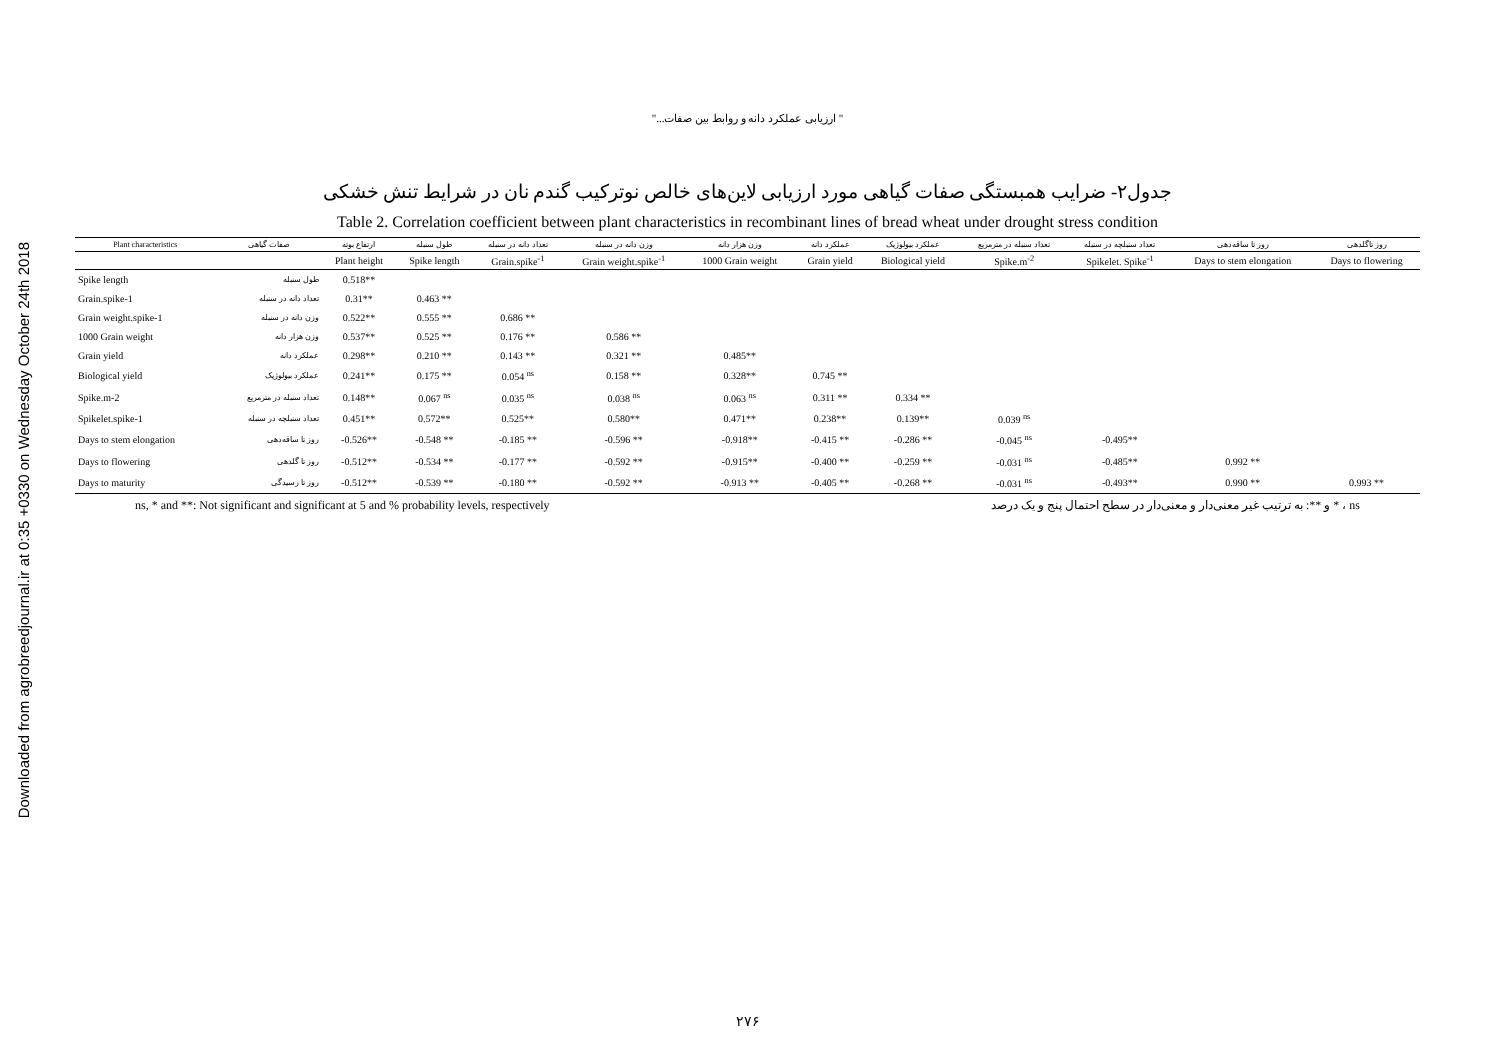Downloaded from agrobreedjournal.ir at 0:35 +0330 on Wednesday October 24th 2018
" ارزیابی عملکرد دانه و روابط بین صفات..."
جدول۲- ضرایب همبستگی صفات گیاهی مورد ارزیابی لاین‌های خالص نوترکیب گندم نان در شرایط تنش خشکی
Table 2. Correlation coefficient between plant characteristics in recombinant lines of bread wheat under drought stress condition
| Plant characteristics | صفات گیاهی | ارتفاع بوته | طول سنبله | تعداد دانه در سنبله | وزن دانه در سنبله | وزن هزار دانه | عملکرد دانه | عملکرد بیولوژیک | تعداد سنبله در مترمربع | تعداد سنبلچه در سنبله | روز تا ساقه‌دهی | روز تاگلدهی |
| --- | --- | --- | --- | --- | --- | --- | --- | --- | --- | --- | --- | --- |
| | | Plant height | Spike length | Grain.spike<sup>-1</sup> | Grain weight.spike<sup>-1</sup> | 1000 Grain weight | Grain yield | Biological yield | Spike.m<sup>-2</sup> | Spikelet. Spike<sup>-1</sup> | Days to stem elongation | Days to flowering |
| Spike length | طول سنبله | 0.518** | | | | | | | | | | |
| Grain.spike-1 | تعداد دانه در سنبله | 0.31** | 0.463 ** | | | | | | | | | |
| Grain weight.spike-1 | وزن دانه در سنبله | 0.522** | 0.555 ** | 0.686 ** | | | | | | | | |
| 1000 Grain weight | وزن هزار دانه | 0.537** | 0.525 ** | 0.176 ** | 0.586 ** | | | | | | | |
| Grain yield | عملکرد دانه | 0.298** | 0.210 ** | 0.143 ** | 0.321 ** | 0.485** | | | | | | |
| Biological yield | عملکرد بیولوژیک | 0.241** | 0.175 ** | 0.054 <sup>ns</sup> | 0.158 ** | 0.328** | 0.745 ** | | | | | |
| Spike.m-2 | تعداد سنبله در مترمربع | 0.148** | 0.067 <sup>ns</sup> | 0.035 <sup>ns</sup> | 0.038 <sup>ns</sup> | 0.063 <sup>ns</sup> | 0.311 ** | 0.334 ** | | | | |
| Spikelet.spike-1 | تعداد سنبلچه در سنبله | 0.451** | 0.572** | 0.525** | 0.580** | 0.471** | 0.238** | 0.139** | 0.039 <sup>ns</sup> | | | |
| Days to stem elongation | روز تا ساقه‌دهی | -0.526** | -0.548 ** | -0.185 ** | -0.596 ** | -0.918** | -0.415 ** | -0.286 ** | -0.045 <sup>ns</sup> | -0.495** | | |
| Days to flowering | روز تا گلدهی | -0.512** | -0.534 ** | -0.177 ** | -0.592 ** | -0.915** | -0.400 ** | -0.259 ** | -0.031 <sup>ns</sup> | -0.485** | 0.992 ** | |
| Days to maturity | روز تا رسیدگی | -0.512** | -0.539 ** | -0.180 ** | -0.592 ** | -0.913 ** | -0.405 ** | -0.268 ** | -0.031 <sup>ns</sup> | -0.493** | 0.990 ** | 0.993 ** |
ns, * and **: Not significant and significant at 5 and % probability levels, respectively ns ، * و **: به ترتیب غیر معنی‌دار و معنی‌دار در سطح احتمال پنج و یک درصد
۲۷۶